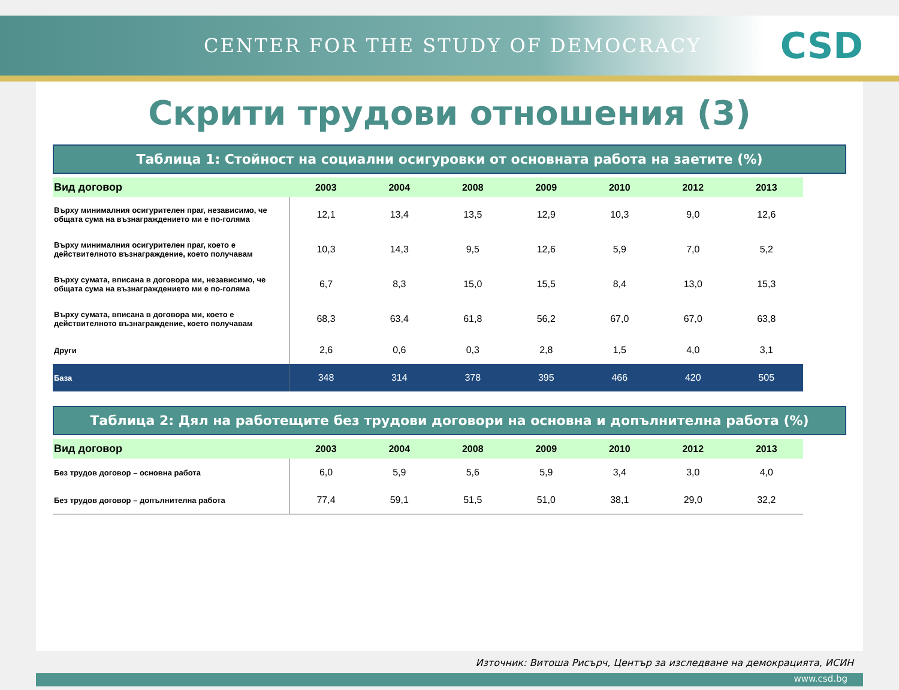CENTER FOR THE STUDY OF DEMOCRACY CSD
Скрити трудови отношения (3)
Таблица 1: Стойност на социални осигуровки от основната работа на заетите (%)
| Вид договор | 2003 | 2004 | 2008 | 2009 | 2010 | 2012 | 2013 |
| --- | --- | --- | --- | --- | --- | --- | --- |
| Върху минималния осигурителен праг, независимо, че общата сума на възнаграждението ми е по-голяма | 12,1 | 13,4 | 13,5 | 12,9 | 10,3 | 9,0 | 12,6 |
| Върху минималния осигурителен праг, което е действителното възнаграждение, което получавам | 10,3 | 14,3 | 9,5 | 12,6 | 5,9 | 7,0 | 5,2 |
| Върху сумата, вписана в договора ми, независимо, че общата сума на възнаграждението ми е по-голяма | 6,7 | 8,3 | 15,0 | 15,5 | 8,4 | 13,0 | 15,3 |
| Върху сумата, вписана в договора ми, което е действителното възнаграждение, което получавам | 68,3 | 63,4 | 61,8 | 56,2 | 67,0 | 67,0 | 63,8 |
| Други | 2,6 | 0,6 | 0,3 | 2,8 | 1,5 | 4,0 | 3,1 |
| База | 348 | 314 | 378 | 395 | 466 | 420 | 505 |
Таблица 2: Дял на работещите без трудови договори на основна и допълнителна работа (%)
| Вид договор | 2003 | 2004 | 2008 | 2009 | 2010 | 2012 | 2013 |
| --- | --- | --- | --- | --- | --- | --- | --- |
| Без трудов договор – основна работа | 6,0 | 5,9 | 5,6 | 5,9 | 3,4 | 3,0 | 4,0 |
| Без трудов договор – допълнителна работа | 77,4 | 59,1 | 51,5 | 51,0 | 38,1 | 29,0 | 32,2 |
Източник: Витоша Рисърч, Център за изследване на демокрацията, ИСИН
www.csd.bg